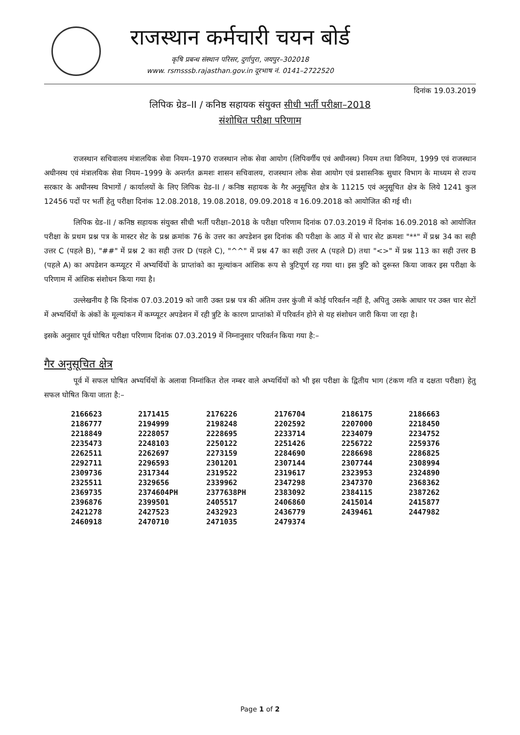राजस्थान कर्मचारी चयन बोर्ड
कृषि प्रबन्ध संस्थान परिसर, दुर्गापुरा, जयपुर–302018
www. rsmsssb.rajasthan.gov.in दूरभाष नं. 0141–2722520
दिनांक 19.03.2019
लिपिक ग्रेड–II / कनिष्ठ सहायक संयुक्त सीधी भर्ती परीक्षा–2018
संशोधित परीक्षा परिणाम
राजस्थान सचिवालय मंत्रालयिक सेवा नियम–1970 राजस्थान लोक सेवा आयोग (लिपिवर्गीय एवं अधीनस्थ) नियम तथा विनियम, 1999 एवं राजस्थान अधीनस्थ एवं मंत्रालयिक सेवा नियम–1999 के अन्तर्गत क्रमशः शासन सचिवालय, राजस्थान लोक सेवा आयोग एवं प्रशासनिक सुधार विभाग के माध्यम से राज्य सरकार के अधीनस्थ विभागों / कार्यालयों के लिए लिपिक ग्रेड–II / कनिष्ठ सहायक के गैर अनुसूचित क्षेत्र के 11215 एवं अनुसूचित क्षेत्र के लिये 1241 कुल 12456 पदों पर भर्ती हेतु परीक्षा दिनांक 12.08.2018, 19.08.2018, 09.09.2018 व 16.09.2018 को आयोजित की गई थी।
लिपिक ग्रेड–II / कनिष्ठ सहायक संयुक्त सीधी भर्ती परीक्षा–2018 के परीक्षा परिणाम दिनांक 07.03.2019 में दिनांक 16.09.2018 को आयोजित परीक्षा के प्रथम प्रश्न पत्र के मास्टर सेट के प्रश्न क्रमांक 76 के उत्तर का अपडेशन इस दिनांक की परीक्षा के आठ में से चार सेट क्रमशः "**" में प्रश्न 34 का सही उत्तर C (पहले B), "##" में प्रश्न 2 का सही उत्तर D (पहले C), "^^" में प्रश्न 47 का सही उत्तर A (पहले D) तथा "<>" में प्रश्न 113 का सही उत्तर B (पहले A) का अपडेशन कम्प्यूटर में अभ्यर्थियों के प्राप्तांको का मूल्यांकन आंशिक रूप से त्रुटिपूर्ण रह गया था। इस त्रुटि को दुरूस्त किया जाकर इस परीक्षा के परिणाम में आंशिक संशोधन किया गया है।
उल्लेखनीय है कि दिनांक 07.03.2019 को जारी उक्त प्रश्न पत्र की अंतिम उत्तर कुंजी में कोई परिवर्तन नहीं है, अपितु उसके आधार पर उक्त चार सेटों में अभ्यर्थियों के अंकों के मूल्यांकन में कम्प्यूटर अपडेशन में रही त्रुटि के कारण प्राप्तांको में परिवर्तन होने से यह संशोधन जारी किया जा रहा है।
इसके अनुसार पूर्व घोषित परीक्षा परिणाम दिनांक 07.03.2019 में निम्नानुसार परिवर्तन किया गया है:–
गैर अनुसूचित क्षेत्र
पूर्व में सफल घोषित अभ्यर्थियों के अलावा निम्नांकित रोल नम्बर वाले अभ्यर्थियों को भी इस परीक्षा के द्वितीय भाग (टंकण गति व दक्षता परीक्षा) हेतु सफल घोषित किया जाता है:–
| 2166623 | 2171415 | 2176226 | 2176704 | 2186175 | 2186663 |
| 2186777 | 2194999 | 2198248 | 2202592 | 2207000 | 2218450 |
| 2218849 | 2228057 | 2228695 | 2233714 | 2234079 | 2234752 |
| 2235473 | 2248103 | 2250122 | 2251426 | 2256722 | 2259376 |
| 2262511 | 2262697 | 2273159 | 2284690 | 2286698 | 2286825 |
| 2292711 | 2296593 | 2301201 | 2307144 | 2307744 | 2308994 |
| 2309736 | 2317344 | 2319522 | 2319617 | 2323953 | 2324890 |
| 2325511 | 2329656 | 2339962 | 2347298 | 2347370 | 2368362 |
| 2369735 | 2374604PH | 2377638PH | 2383092 | 2384115 | 2387262 |
| 2396876 | 2399501 | 2405517 | 2406860 | 2415014 | 2415877 |
| 2421278 | 2427523 | 2432923 | 2436779 | 2439461 | 2447982 |
| 2460918 | 2470710 | 2471035 | 2479374 | | |
Page 1 of 2